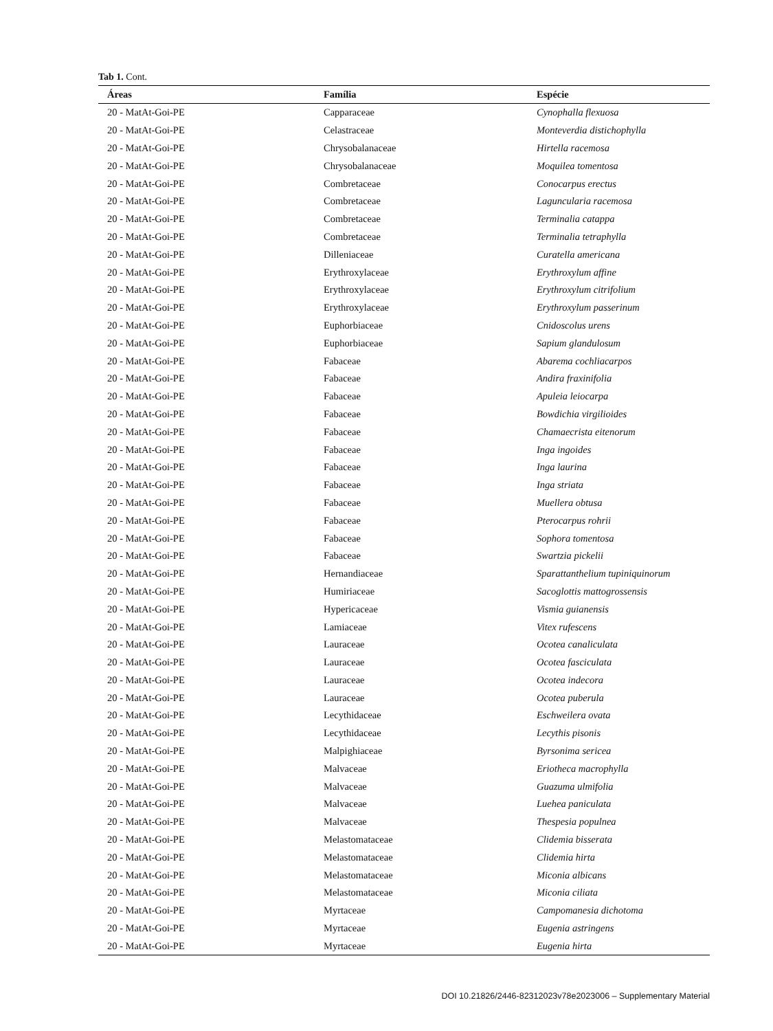Tab 1. Cont.
| Áreas | Família | Espécie |
| --- | --- | --- |
| 20 - MatAt-Goi-PE | Capparaceae | Cynophalla flexuosa |
| 20 - MatAt-Goi-PE | Celastraceae | Monteverdia distichophylla |
| 20 - MatAt-Goi-PE | Chrysobalanaceae | Hirtella racemosa |
| 20 - MatAt-Goi-PE | Chrysobalanaceae | Moquilea tomentosa |
| 20 - MatAt-Goi-PE | Combretaceae | Conocarpus erectus |
| 20 - MatAt-Goi-PE | Combretaceae | Laguncularia racemosa |
| 20 - MatAt-Goi-PE | Combretaceae | Terminalia catappa |
| 20 - MatAt-Goi-PE | Combretaceae | Terminalia tetraphylla |
| 20 - MatAt-Goi-PE | Dilleniaceae | Curatella americana |
| 20 - MatAt-Goi-PE | Erythroxylaceae | Erythroxylum affine |
| 20 - MatAt-Goi-PE | Erythroxylaceae | Erythroxylum citrifolium |
| 20 - MatAt-Goi-PE | Erythroxylaceae | Erythroxylum passerinum |
| 20 - MatAt-Goi-PE | Euphorbiaceae | Cnidoscolus urens |
| 20 - MatAt-Goi-PE | Euphorbiaceae | Sapium glandulosum |
| 20 - MatAt-Goi-PE | Fabaceae | Abarema cochliacarpos |
| 20 - MatAt-Goi-PE | Fabaceae | Andira fraxinifolia |
| 20 - MatAt-Goi-PE | Fabaceae | Apuleia leiocarpa |
| 20 - MatAt-Goi-PE | Fabaceae | Bowdichia virgilioides |
| 20 - MatAt-Goi-PE | Fabaceae | Chamaecrista eitenorum |
| 20 - MatAt-Goi-PE | Fabaceae | Inga ingoides |
| 20 - MatAt-Goi-PE | Fabaceae | Inga laurina |
| 20 - MatAt-Goi-PE | Fabaceae | Inga striata |
| 20 - MatAt-Goi-PE | Fabaceae | Muellera obtusa |
| 20 - MatAt-Goi-PE | Fabaceae | Pterocarpus rohrii |
| 20 - MatAt-Goi-PE | Fabaceae | Sophora tomentosa |
| 20 - MatAt-Goi-PE | Fabaceae | Swartzia pickelii |
| 20 - MatAt-Goi-PE | Hernandiaceae | Sparattanthelium tupiniquinorum |
| 20 - MatAt-Goi-PE | Humiriaceae | Sacoglottis mattogrossensis |
| 20 - MatAt-Goi-PE | Hypericaceae | Vismia guianensis |
| 20 - MatAt-Goi-PE | Lamiaceae | Vitex rufescens |
| 20 - MatAt-Goi-PE | Lauraceae | Ocotea canaliculata |
| 20 - MatAt-Goi-PE | Lauraceae | Ocotea fasciculata |
| 20 - MatAt-Goi-PE | Lauraceae | Ocotea indecora |
| 20 - MatAt-Goi-PE | Lauraceae | Ocotea puberula |
| 20 - MatAt-Goi-PE | Lecythidaceae | Eschweilera ovata |
| 20 - MatAt-Goi-PE | Lecythidaceae | Lecythis pisonis |
| 20 - MatAt-Goi-PE | Malpighiaceae | Byrsonima sericea |
| 20 - MatAt-Goi-PE | Malvaceae | Eriotheca macrophylla |
| 20 - MatAt-Goi-PE | Malvaceae | Guazuma ulmifolia |
| 20 - MatAt-Goi-PE | Malvaceae | Luehea paniculata |
| 20 - MatAt-Goi-PE | Malvaceae | Thespesia populnea |
| 20 - MatAt-Goi-PE | Melastomataceae | Clidemia bisserata |
| 20 - MatAt-Goi-PE | Melastomataceae | Clidemia hirta |
| 20 - MatAt-Goi-PE | Melastomataceae | Miconia albicans |
| 20 - MatAt-Goi-PE | Melastomataceae | Miconia ciliata |
| 20 - MatAt-Goi-PE | Myrtaceae | Campomanesia dichotoma |
| 20 - MatAt-Goi-PE | Myrtaceae | Eugenia astringens |
| 20 - MatAt-Goi-PE | Myrtaceae | Eugenia hirta |
DOI 10.21826/2446-82312023v78e2023006 – Supplementary Material